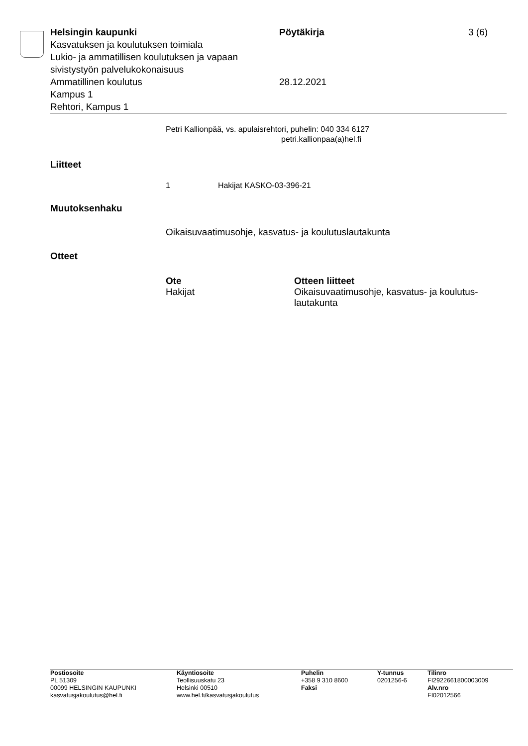| Helsingin kaupunki Kasvatuksen ja koulutuksen toimiala Lukio- ja ammatillisen koulutuksen ja vapaan sivistystyön palvelukokonaisuus Ammatillinen koulutus Kampus 1 Rehtori, Kampus 1 | Pöytäkirja 28.12.2021 | 3 (6) |
Petri Kallionpää, vs. apulaisrehtori, puhelin: 040 334 6127
petri.kallionpaa(a)hel.fi
Liitteet
1 Hakijat KASKO-03-396-21
Muutoksenhaku
Oikaisuvaatimusohje, kasvatus- ja koulutuslautakunta
Otteet
| Ote | Otteen liitteet |
| --- | --- |
| Hakijat | Oikaisuvaatimusohje, kasvatus- ja koulutus-lautakunta |
| Postiosoite | Käyntiosoite | Puhelin | Y-tunnus | Tilinro |
| --- | --- | --- | --- | --- |
| PL 51309 | Teollisuuskatu 23 | +358 9 310 8600 | 0201256-6 | FI2922661800003009 |
| 00099 HELSINGIN KAUPUNKI | Helsinki 00510 | Faksi | | Alv.nro |
| kasvatusjakoulutus@hel.fi | www.hel.fi/kasvatusjakoulutus | | | FI02012566 |